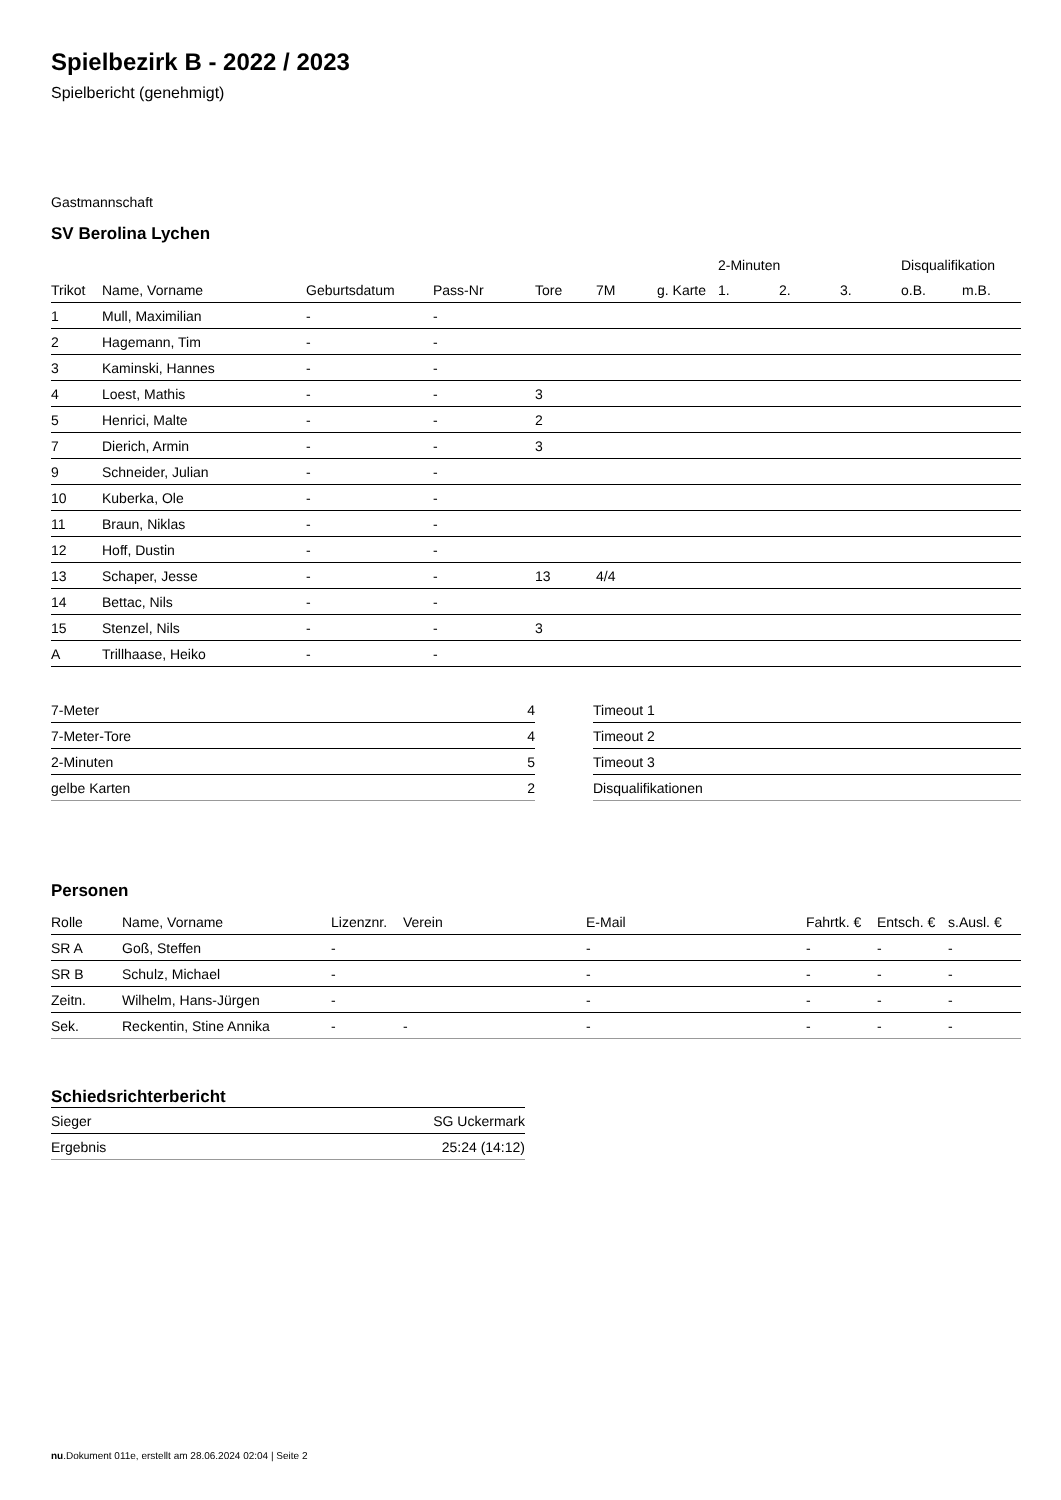Spielbezirk B - 2022 / 2023
Spielbericht (genehmigt)
Gastmannschaft
SV Berolina Lychen
| | | | | | | | 2-Minuten | | | Disqualifikation | |
| --- | --- | --- | --- | --- | --- | --- | --- | --- | --- | --- | --- |
| Trikot | Name, Vorname | Geburtsdatum | Pass-Nr | Tore | 7M | g. Karte | 1. | 2. | 3. | o.B. | m.B. |
| 1 | Mull, Maximilian | - | - | | | | | | | | |
| 2 | Hagemann, Tim | - | - | | | | | | | | |
| 3 | Kaminski, Hannes | - | - | | | | | | | | |
| 4 | Loest, Mathis | - | - | 3 | | | | | | | |
| 5 | Henrici, Malte | - | - | 2 | | | | | | | |
| 7 | Dierich, Armin | - | - | 3 | | | | | | | |
| 9 | Schneider, Julian | - | - | | | | | | | | |
| 10 | Kuberka, Ole | - | - | | | | | | | | |
| 11 | Braun, Niklas | - | - | | | | | | | | |
| 12 | Hoff, Dustin | - | - | | | | | | | | |
| 13 | Schaper, Jesse | - | - | 13 | 4/4 | | | | | | |
| 14 | Bettac, Nils | - | - | | | | | | | | |
| 15 | Stenzel, Nils | - | - | 3 | | | | | | | |
| A | Trillhaase, Heiko | - | - | | | | | | | | |
| 7-Meter | 4 |
| 7-Meter-Tore | 4 |
| 2-Minuten | 5 |
| gelbe Karten | 2 |
| Timeout 1 |
| Timeout 2 |
| Timeout 3 |
| Disqualifikationen |
Personen
| Rolle | Name, Vorname | Lizenznr. | Verein | E-Mail | Fahrtk. € | Entsch. € | s.Ausl. € |
| --- | --- | --- | --- | --- | --- | --- | --- |
| SR A | Goß, Steffen | - | | - | - | - | - |
| SR B | Schulz, Michael | - | | - | - | - | - |
| Zeitn. | Wilhelm, Hans-Jürgen | - | | - | - | - | - |
| Sek. | Reckentin, Stine Annika | - | - | - | - | - | - |
Schiedsrichterbericht
| Sieger | SG Uckermark |
| Ergebnis | 25:24 (14:12) |
nu.Dokument 011e, erstellt am 28.06.2024 02:04 | Seite 2